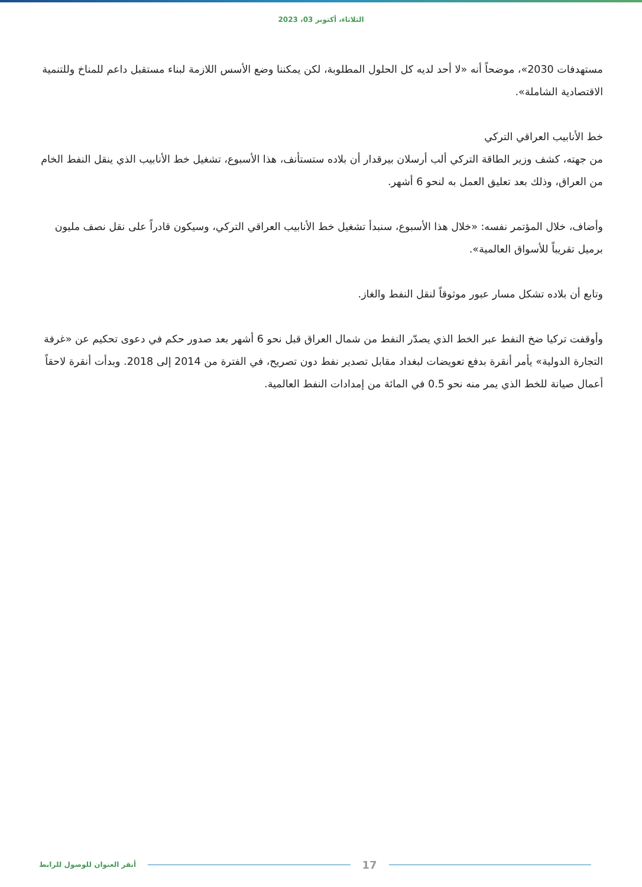الثلاثاء، أكتوبر 03، 2023
مستهدفات 2030»، موضحاً أنه «لا أحد لديه كل الحلول المطلوبة، لكن يمكننا وضع الأسس اللازمة لبناء مستقبل داعم للمناخ وللتنمية الاقتصادية الشاملة».
خط الأنابيب العراقي التركي
من جهته، كشف وزير الطاقة التركي ألب أرسلان بيرقدار أن بلاده ستستأنف، هذا الأسبوع، تشغيل خط الأنابيب الذي ينقل النفط الخام من العراق، وذلك بعد تعليق العمل به لنحو 6 أشهر.
وأضاف، خلال المؤتمر نفسه: «خلال هذا الأسبوع، سنبدأ تشغيل خط الأنابيب العراقي التركي، وسيكون قادراً على نقل نصف مليون برميل تقريباً للأسواق العالمية».
وتابع أن بلاده تشكل مسار عبور موثوقاً لنقل النفط والغاز.
وأوقفت تركيا ضخ النفط عبر الخط الذي يصدّر النفط من شمال العراق قبل نحو 6 أشهر بعد صدور حكم في دعوى تحكيم عن «غرفة التجارة الدولية» يأمر أنقرة بدفع تعويضات لبغداد مقابل تصدير نفط دون تصريح، في الفترة من 2014 إلى 2018. وبدأت أنقرة لاحقاً أعمال صيانة للخط الذي يمر منه نحو 0.5 في المائة من إمدادات النفط العالمية.
أنقر العنوان للوصول للرابط 17